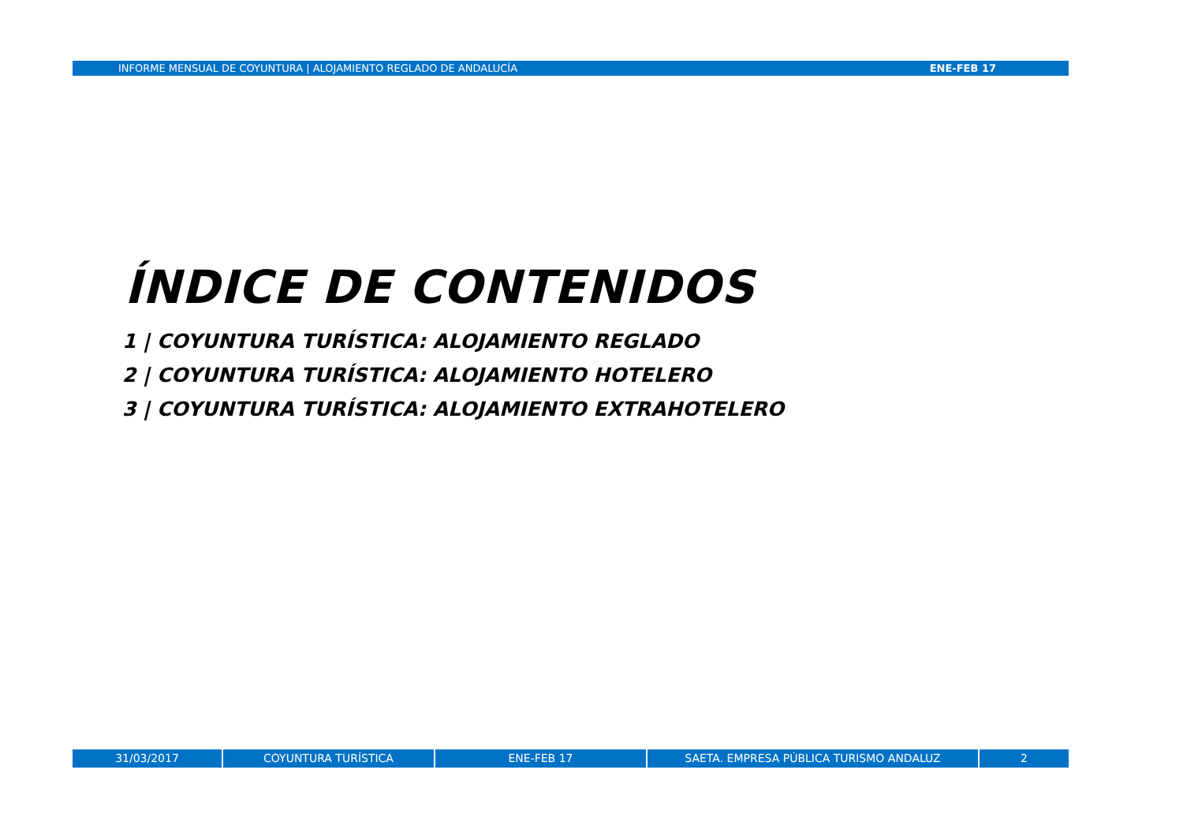INFORME MENSUAL DE COYUNTURA | ALOJAMIENTO REGLADO DE ANDALUCÍA ENE-FEB 17
ÍNDICE DE CONTENIDOS
1 | COYUNTURA TURÍSTICA: ALOJAMIENTO REGLADO
2 | COYUNTURA TURÍSTICA: ALOJAMIENTO HOTELERO
3 | COYUNTURA TURÍSTICA: ALOJAMIENTO EXTRAHOTELERO
31/03/2017 COYUNTURA TURÍSTICA ENE-FEB 17 SAETA. EMPRESA PÚBLICA TURISMO ANDALUZ 2